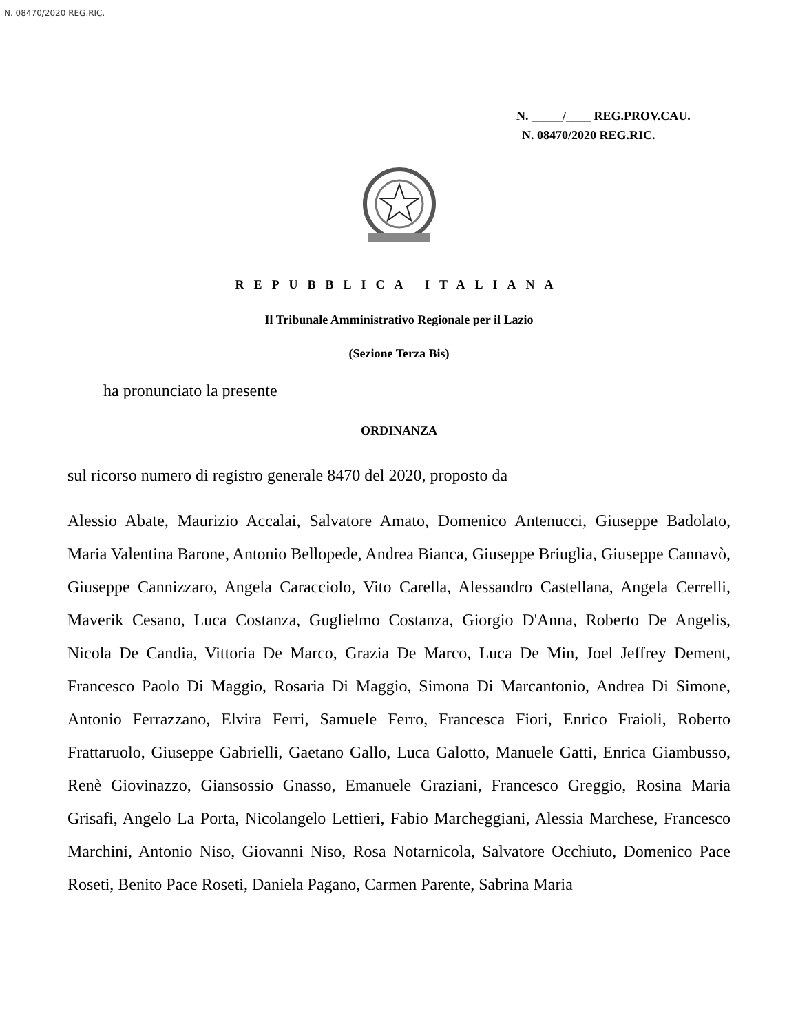N. 08470/2020 REG.RIC.
N. _____/____ REG.PROV.CAU.
N. 08470/2020 REG.RIC.
REPUBBLICA ITALIANA
Il Tribunale Amministrativo Regionale per il Lazio
(Sezione Terza Bis)
ha pronunciato la presente
ORDINANZA
sul ricorso numero di registro generale 8470 del 2020, proposto da
Alessio Abate, Maurizio Accalai, Salvatore Amato, Domenico Antenucci, Giuseppe Badolato, Maria Valentina Barone, Antonio Bellopede, Andrea Bianca, Giuseppe Briuglia, Giuseppe Cannavò, Giuseppe Cannizzaro, Angela Caracciolo, Vito Carella, Alessandro Castellana, Angela Cerrelli, Maverik Cesano, Luca Costanza, Guglielmo Costanza, Giorgio D'Anna, Roberto De Angelis, Nicola De Candia, Vittoria De Marco, Grazia De Marco, Luca De Min, Joel Jeffrey Dement, Francesco Paolo Di Maggio, Rosaria Di Maggio, Simona Di Marcantonio, Andrea Di Simone, Antonio Ferrazzano, Elvira Ferri, Samuele Ferro, Francesca Fiori, Enrico Fraioli, Roberto Frattaruolo, Giuseppe Gabrielli, Gaetano Gallo, Luca Galotto, Manuele Gatti, Enrica Giambusso, Renè Giovinazzo, Giansossio Gnasso, Emanuele Graziani, Francesco Greggio, Rosina Maria Grisafi, Angelo La Porta, Nicolangelo Lettieri, Fabio Marcheggiani, Alessia Marchese, Francesco Marchini, Antonio Niso, Giovanni Niso, Rosa Notarnicola, Salvatore Occhiuto, Domenico Pace Roseti, Benito Pace Roseti, Daniela Pagano, Carmen Parente, Sabrina Maria